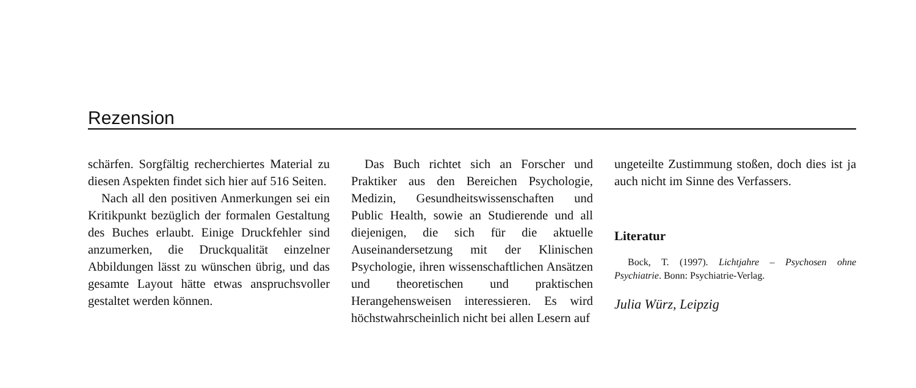Rezension
schärfen. Sorgfältig recherchiertes Material zu diesen Aspekten findet sich hier auf 516 Seiten.
Nach all den positiven Anmerkungen sei ein Kritikpunkt bezüglich der formalen Gestaltung des Buches erlaubt. Einige Druckfehler sind anzumerken, die Druckqualität einzelner Abbildungen lässt zu wünschen übrig, und das gesamte Layout hätte etwas anspruchsvoller gestaltet werden können.
Das Buch richtet sich an Forscher und Praktiker aus den Bereichen Psychologie, Medizin, Gesundheitswissenschaften und Public Health, sowie an Studierende und all diejenigen, die sich für die aktuelle Auseinandersetzung mit der Klinischen Psychologie, ihren wissenschaftlichen Ansätzen und theoretischen und praktischen Herangehensweisen interessieren. Es wird höchstwahrscheinlich nicht bei allen Lesern auf
ungeteilte Zustimmung stoßen, doch dies ist ja auch nicht im Sinne des Verfassers.
Literatur
Bock, T. (1997). Lichtjahre – Psychosen ohne Psychiatrie. Bonn: Psychiatrie-Verlag.
Julia Würz, Leipzig